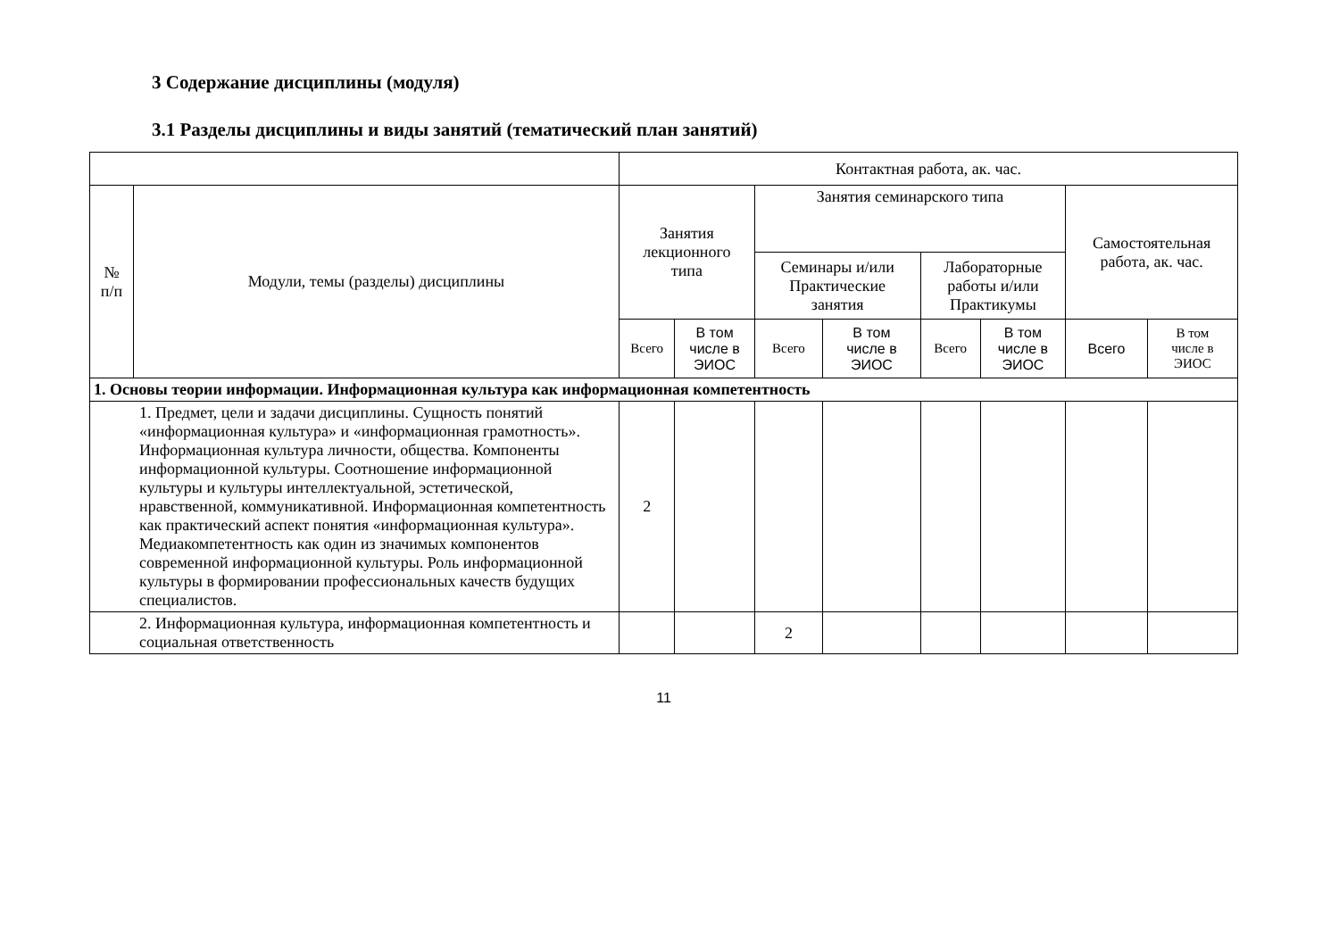3 Содержание дисциплины (модуля)
3.1 Разделы дисциплины и виды занятий (тематический план занятий)
| | | Контактная работа, ак. час. | | | | | | | |
| --- | --- | --- | --- | --- | --- | --- | --- | --- | --- |
| № п/п | Модули, темы (разделы) дисциплины | Занятия лекционного типа | | Занятия семинарского типа | | | | Самостоятельная работа, ак. час. | |
| | | | | Семинары и/или Практические занятия | | Лабораторные работы и/или Практикумы | | | |
| | | Всего | В том числе в ЭИОС | Всего | В том числе в ЭИОС | Всего | В том числе в ЭИОС | Всего | В том числе в ЭИОС |
| 1. Основы теории информации. Информационная культура как информационная компетентность | | | | | | | | | |
| 1. Предмет, цели и задачи дисциплины. Сущность понятий «информационная культура» и «информационная грамотность». Информационная культура личности, общества. Компоненты информационной культуры. Соотношение информационной культуры и культуры интеллектуальной, эстетической, нравственной, коммуникативной. Информационная компетентность как практический аспект понятия «информационная культура». Медиакомпетентность как один из значимых компонентов современной информационной культуры. Роль информационной культуры в формировании профессиональных качеств будущих специалистов. | | 2 | | | | | | | |
| 2. Информационная культура, информационная компетентность и социальная ответственность | | | | 2 | | | | | |
11